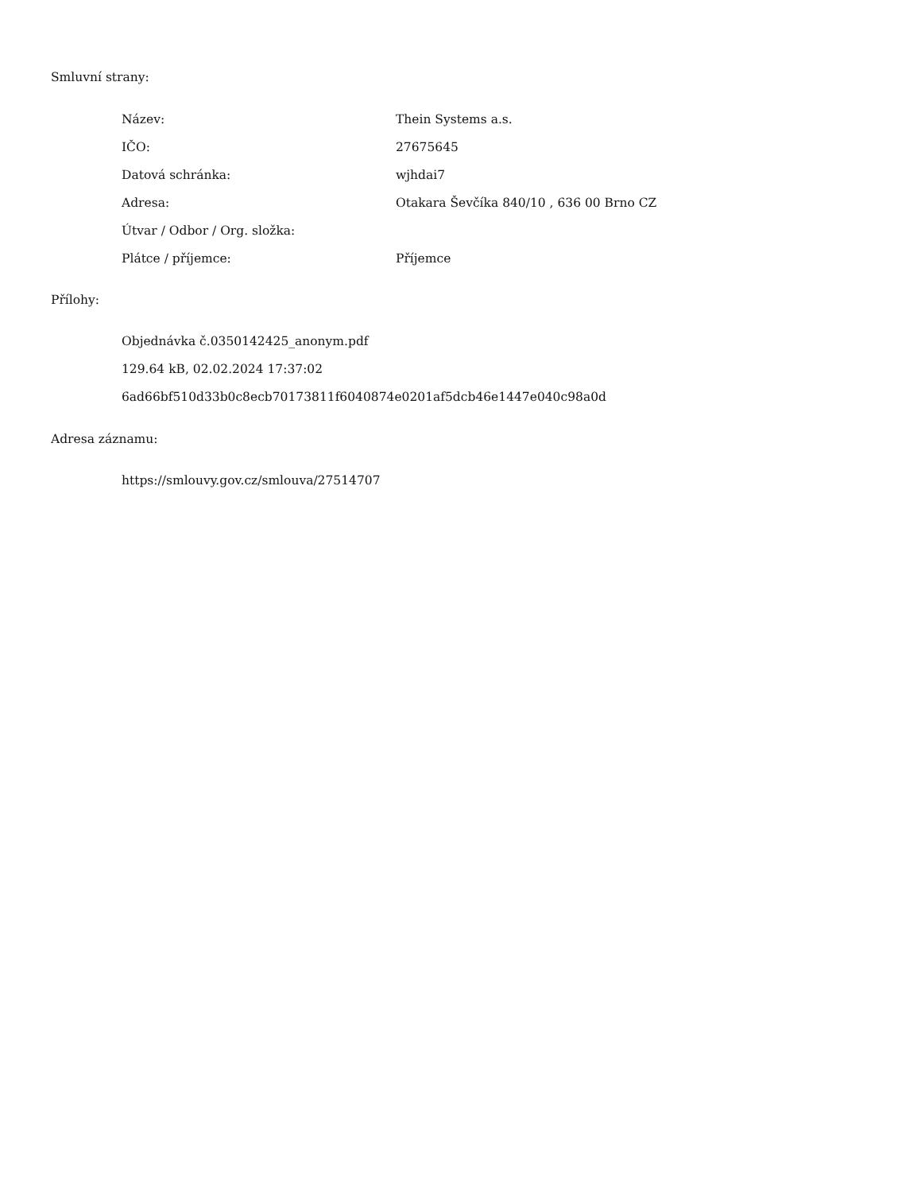Smluvní strany:
| Název: | Thein Systems a.s. |
| IČO: | 27675645 |
| Datová schránka: | wjhdai7 |
| Adresa: | Otakara Ševčíka 840/10 , 636 00 Brno CZ |
| Útvar / Odbor / Org. složka: | |
| Plátce / příjemce: | Příjemce |
Přílohy:
Objednávka č.0350142425_anonym.pdf
129.64 kB, 02.02.2024 17:37:02
6ad66bf510d33b0c8ecb70173811f6040874e0201af5dcb46e1447e040c98a0d
Adresa záznamu:
https://smlouvy.gov.cz/smlouva/27514707